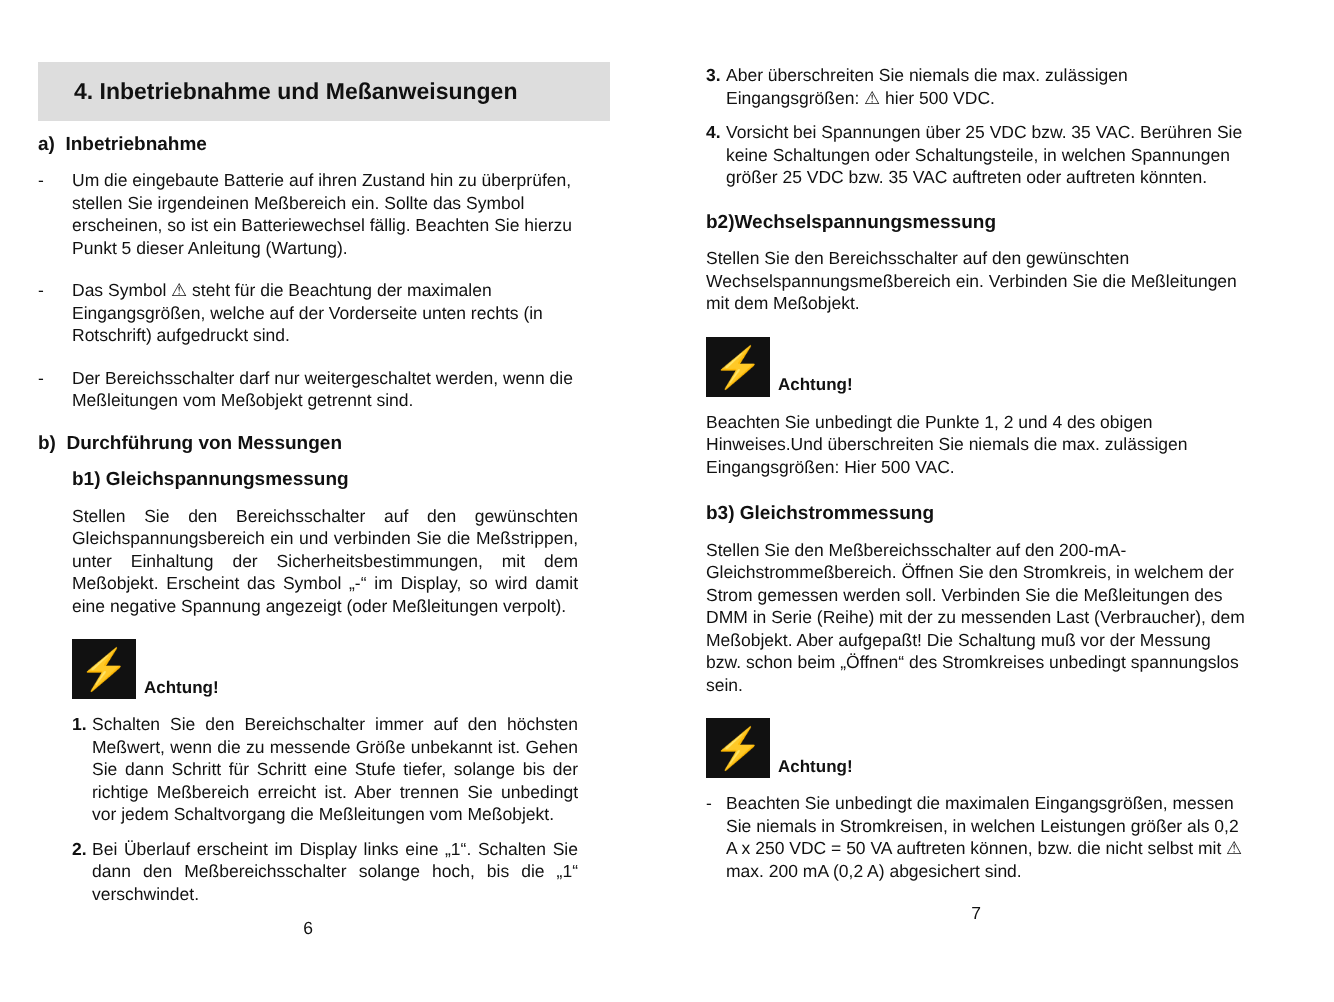4. Inbetriebnahme und Meßanweisungen
a) Inbetriebnahme
- Um die eingebaute Batterie auf ihren Zustand hin zu überprüfen, stellen Sie irgendeinen Meßbereich ein. Sollte das Symbol erscheinen, so ist ein Batteriewechsel fällig. Beachten Sie hierzu Punkt 5 dieser Anleitung (Wartung).
- Das Symbol ⚠ steht für die Beachtung der maximalen Eingangsgrößen, welche auf der Vorderseite unten rechts (in Rotschrift) aufgedruckt sind.
- Der Bereichsschalter darf nur weitergeschaltet werden, wenn die Meßleitungen vom Meßobjekt getrennt sind.
b) Durchführung von Messungen
b1) Gleichspannungsmessung
Stellen Sie den Bereichsschalter auf den gewünschten Gleichspannungsbereich ein und verbinden Sie die Meßstrippen, unter Einhaltung der Sicherheitsbestimmungen, mit dem Meßobjekt. Erscheint das Symbol „-“ im Display, so wird damit eine negative Spannung angezeigt (oder Meßleitungen verpolt).
⚡
Achtung!
1. Schalten Sie den Bereichschalter immer auf den höchsten Meßwert, wenn die zu messende Größe unbekannt ist. Gehen Sie dann Schritt für Schritt eine Stufe tiefer, solange bis der richtige Meßbereich erreicht ist. Aber trennen Sie unbedingt vor jedem Schaltvorgang die Meßleitungen vom Meßobjekt.
2. Bei Überlauf erscheint im Display links eine „1“. Schalten Sie dann den Meßbereichsschalter solange hoch, bis die „1“ verschwindet.
6
3. Aber überschreiten Sie niemals die max. zulässigen Eingangsgrößen: ⚠ hier 500 VDC.
4. Vorsicht bei Spannungen über 25 VDC bzw. 35 VAC. Berühren Sie keine Schaltungen oder Schaltungsteile, in welchen Spannungen größer 25 VDC bzw. 35 VAC auftreten oder auftreten könnten.
b2)Wechselspannungsmessung
Stellen Sie den Bereichsschalter auf den gewünschten Wechselspannungsmeßbereich ein. Verbinden Sie die Meßleitungen mit dem Meßobjekt.
⚡
Achtung!
Beachten Sie unbedingt die Punkte 1, 2 und 4 des obigen Hinweises.Und überschreiten Sie niemals die max. zulässigen Eingangsgrößen: Hier 500 VAC.
b3) Gleichstrommessung
Stellen Sie den Meßbereichsschalter auf den 200-mA-Gleichstrommeßbereich. Öffnen Sie den Stromkreis, in welchem der Strom gemessen werden soll. Verbinden Sie die Meßleitungen des DMM in Serie (Reihe) mit der zu messenden Last (Verbraucher), dem Meßobjekt. Aber aufgepaßt! Die Schaltung muß vor der Messung bzw. schon beim „Öffnen“ des Stromkreises unbedingt spannungslos sein.
⚡
Achtung!
- Beachten Sie unbedingt die maximalen Eingangsgrößen, messen Sie niemals in Stromkreisen, in welchen Leistungen größer als 0,2 A x 250 VDC = 50 VA auftreten können, bzw. die nicht selbst mit ⚠ max. 200 mA (0,2 A) abgesichert sind.
7